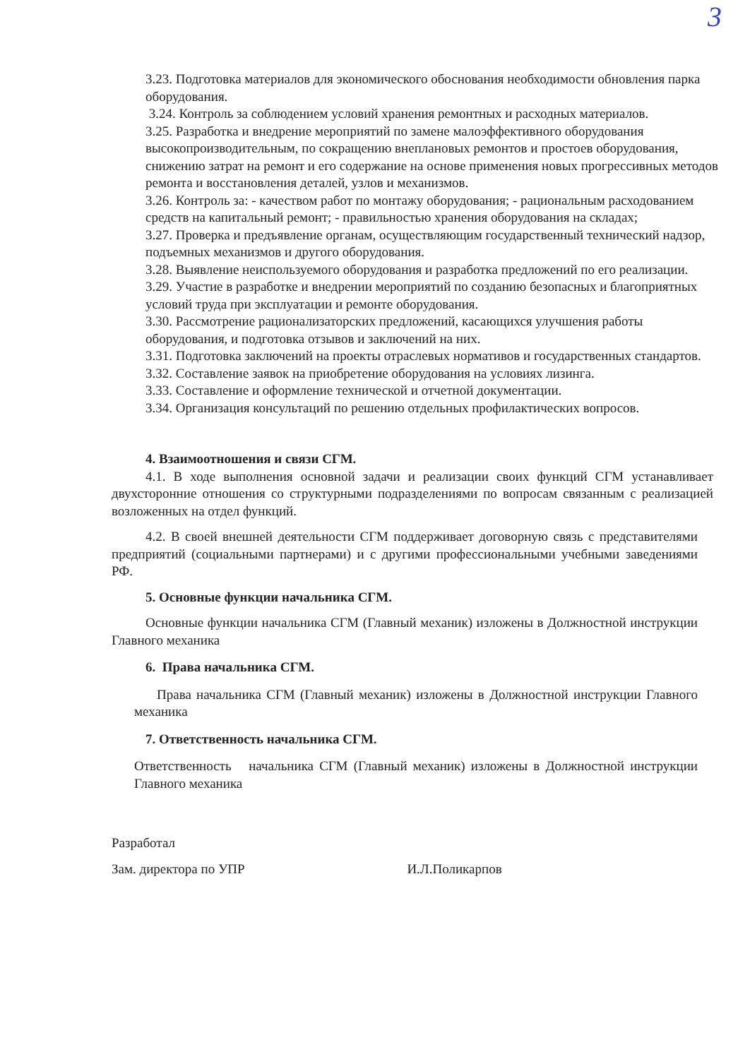3
3.23. Подготовка материалов для экономического обоснования необходимости обновления парка оборудования.
3.24. Контроль за соблюдением условий хранения ремонтных и расходных материалов.
3.25. Разработка и внедрение мероприятий по замене малоэффективного оборудования высокопроизводительным, по сокращению внеплановых ремонтов и простоев оборудования, снижению затрат на ремонт и его содержание на основе применения новых прогрессивных методов ремонта и восстановления деталей, узлов и механизмов.
3.26. Контроль за: - качеством работ по монтажу оборудования; - рациональным расходованием средств на капитальный ремонт; - правильностью хранения оборудования на складах;
3.27. Проверка и предъявление органам, осуществляющим государственный технический надзор, подъемных механизмов и другого оборудования.
3.28. Выявление неиспользуемого оборудования и разработка предложений по его реализации.
3.29. Участие в разработке и внедрении мероприятий по созданию безопасных и благоприятных условий труда при эксплуатации и ремонте оборудования.
3.30. Рассмотрение рационализаторских предложений, касающихся улучшения работы оборудования, и подготовка отзывов и заключений на них.
3.31. Подготовка заключений на проекты отраслевых нормативов и государственных стандартов.
3.32. Составление заявок на приобретение оборудования на условиях лизинга.
3.33. Составление и оформление технической и отчетной документации.
3.34. Организация консультаций по решению отдельных профилактических вопросов.
4. Взаимоотношения и связи СГМ.
4.1. В ходе выполнения основной задачи и реализации своих функций СГМ устанавливает двухсторонние отношения со структурными подразделениями по вопросам связанным с реализацией возложенных на отдел функций.
4.2. В своей внешней деятельности СГМ поддерживает договорную связь с представителями предприятий (социальными партнерами) и с другими профессиональными учебными заведениями РФ.
5. Основные функции начальника СГМ.
Основные функции начальника СГМ (Главный механик) изложены в Должностной инструкции Главного механика
6. Права начальника СГМ.
Права начальника СГМ (Главный механик) изложены в Должностной инструкции Главного механика
7. Ответственность начальника СГМ.
Ответственность начальника СГМ (Главный механик) изложены в Должностной инструкции Главного механика
Разработал
Зам. директора по УПР И.Л.Поликарпов